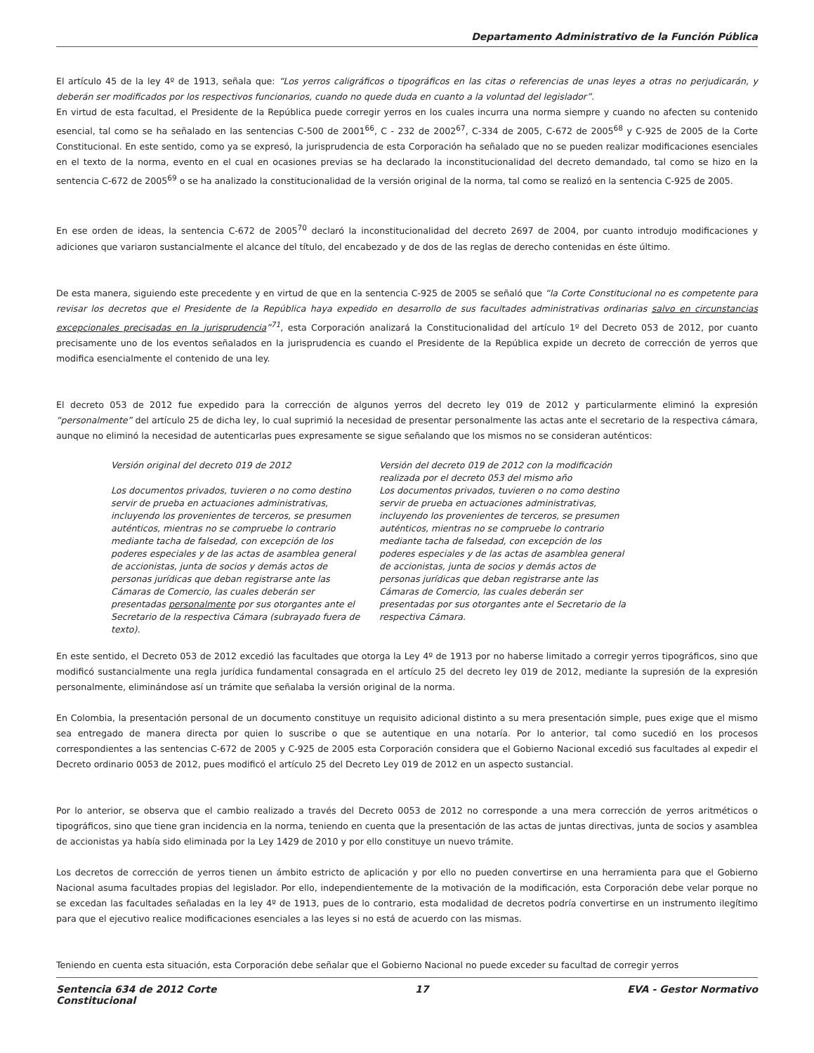Departamento Administrativo de la Función Pública
El artículo 45 de la ley 4º de 1913, señala que: “Los yerros caligráficos o tipográficos en las citas o referencias de unas leyes a otras no perjudicarán, y deberán ser modificados por los respectivos funcionarios, cuando no quede duda en cuanto a la voluntad del legislador”.
En virtud de esta facultad, el Presidente de la República puede corregir yerros en los cuales incurra una norma siempre y cuando no afecten su contenido esencial, tal como se ha señalado en las sentencias C-500 de 2001<sup>66</sup>, C - 232 de 2002<sup>67</sup>, C-334 de 2005, C-672 de 2005<sup>68</sup> y C-925 de 2005 de la Corte Constitucional. En este sentido, como ya se expresó, la jurisprudencia de esta Corporación ha señalado que no se pueden realizar modificaciones esenciales en el texto de la norma, evento en el cual en ocasiones previas se ha declarado la inconstitucionalidad del decreto demandado, tal como se hizo en la sentencia C-672 de 2005<sup>69</sup> o se ha analizado la constitucionalidad de la versión original de la norma, tal como se realizó en la sentencia C-925 de 2005.
En ese orden de ideas, la sentencia C-672 de 2005<sup>70</sup> declaró la inconstitucionalidad del decreto 2697 de 2004, por cuanto introdujo modificaciones y adiciones que variaron sustancialmente el alcance del título, del encabezado y de dos de las reglas de derecho contenidas en éste último.
De esta manera, siguiendo este precedente y en virtud de que en la sentencia C-925 de 2005 se señaló que “la Corte Constitucional no es competente para revisar los decretos que el Presidente de la República haya expedido en desarrollo de sus facultades administrativas ordinarias salvo en circunstancias excepcionales precisadas en la jurisprudencia”<sup>71</sup>, esta Corporación analizará la Constitucionalidad del artículo 1º del Decreto 053 de 2012, por cuanto precisamente uno de los eventos señalados en la jurisprudencia es cuando el Presidente de la República expide un decreto de corrección de yerros que modifica esencialmente el contenido de una ley.
El decreto 053 de 2012 fue expedido para la corrección de algunos yerros del decreto ley 019 de 2012 y particularmente eliminó la expresión “personalmente” del artículo 25 de dicha ley, lo cual suprimió la necesidad de presentar personalmente las actas ante el secretario de la respectiva cámara, aunque no eliminó la necesidad de autenticarlas pues expresamente se sigue señalando que los mismos no se consideran auténticos:
Versión original del decreto 019 de 2012
Los documentos privados, tuvieren o no como destino servir de prueba en actuaciones administrativas, incluyendo los provenientes de terceros, se presumen auténticos, mientras no se compruebe lo contrario mediante tacha de falsedad, con excepción de los poderes especiales y de las actas de asamblea general de accionistas, junta de socios y demás actos de personas jurídicas que deban registrarse ante las Cámaras de Comercio, las cuales deberán ser presentadas personalmente por sus otorgantes ante el Secretario de la respectiva Cámara (subrayado fuera de texto).
Versión del decreto 019 de 2012 con la modificación realizada por el decreto 053 del mismo año
Los documentos privados, tuvieren o no como destino servir de prueba en actuaciones administrativas, incluyendo los provenientes de terceros, se presumen auténticos, mientras no se compruebe lo contrario mediante tacha de falsedad, con excepción de los poderes especiales y de las actas de asamblea general de accionistas, junta de socios y demás actos de personas jurídicas que deban registrarse ante las Cámaras de Comercio, las cuales deberán ser presentadas por sus otorgantes ante el Secretario de la respectiva Cámara.
En este sentido, el Decreto 053 de 2012 excedió las facultades que otorga la Ley 4º de 1913 por no haberse limitado a corregir yerros tipográficos, sino que modificó sustancialmente una regla jurídica fundamental consagrada en el artículo 25 del decreto ley 019 de 2012, mediante la supresión de la expresión personalmente, eliminándose así un trámite que señalaba la versión original de la norma.
En Colombia, la presentación personal de un documento constituye un requisito adicional distinto a su mera presentación simple, pues exige que el mismo sea entregado de manera directa por quien lo suscribe o que se autentique en una notaría. Por lo anterior, tal como sucedió en los procesos correspondientes a las sentencias C-672 de 2005 y C-925 de 2005 esta Corporación considera que el Gobierno Nacional excedió sus facultades al expedir el Decreto ordinario 0053 de 2012, pues modificó el artículo 25 del Decreto Ley 019 de 2012 en un aspecto sustancial.
Por lo anterior, se observa que el cambio realizado a través del Decreto 0053 de 2012 no corresponde a una mera corrección de yerros aritméticos o tipográficos, sino que tiene gran incidencia en la norma, teniendo en cuenta que la presentación de las actas de juntas directivas, junta de socios y asamblea de accionistas ya había sido eliminada por la Ley 1429 de 2010 y por ello constituye un nuevo trámite.
Los decretos de corrección de yerros tienen un ámbito estricto de aplicación y por ello no pueden convertirse en una herramienta para que el Gobierno Nacional asuma facultades propias del legislador. Por ello, independientemente de la motivación de la modificación, esta Corporación debe velar porque no se excedan las facultades señaladas en la ley 4º de 1913, pues de lo contrario, esta modalidad de decretos podría convertirse en un instrumento ilegítimo para que el ejecutivo realice modificaciones esenciales a las leyes si no está de acuerdo con las mismas.
Teniendo en cuenta esta situación, esta Corporación debe señalar que el Gobierno Nacional no puede exceder su facultad de corregir yerros
Sentencia 634 de 2012 Corte
Constitucional 17 EVA - Gestor Normativo